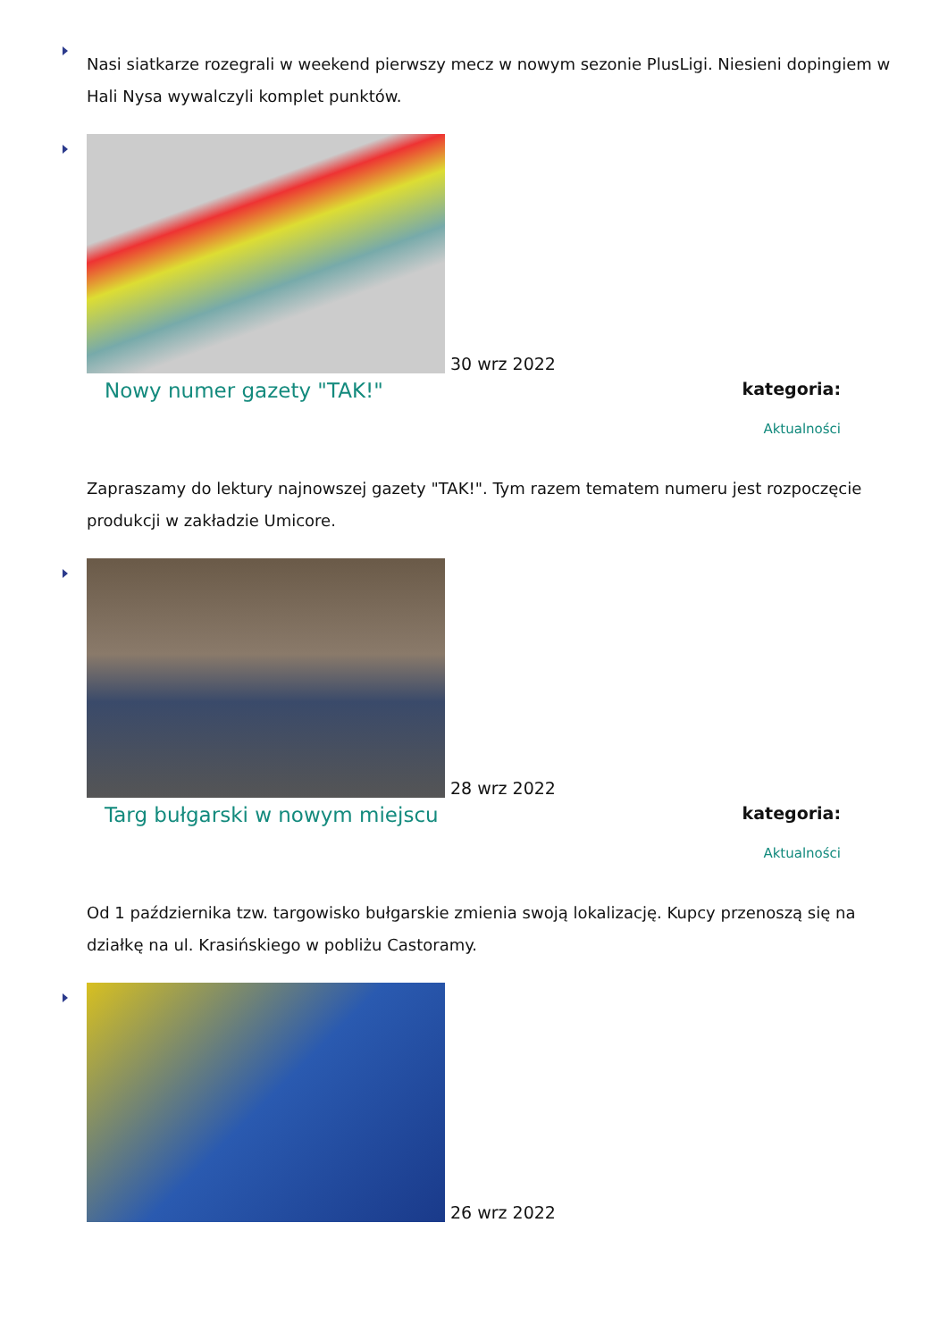Nasi siatkarze rozegrali w weekend pierwszy mecz w nowym sezonie PlusLigi. Niesieni dopingiem w Hali Nysa wywalczyli komplet punktów.
30 wrz 2022
Nowy numer gazety "TAK!"
kategoria:
Aktualności
Zapraszamy do lektury najnowszej gazety "TAK!". Tym razem tematem numeru jest rozpoczęcie produkcji w zakładzie Umicore.
28 wrz 2022
Targ bułgarski w nowym miejscu
kategoria:
Aktualności
Od 1 października tzw. targowisko bułgarskie zmienia swoją lokalizację. Kupcy przenoszą się na działkę na ul. Krasińskiego w pobliżu Castoramy.
26 wrz 2022